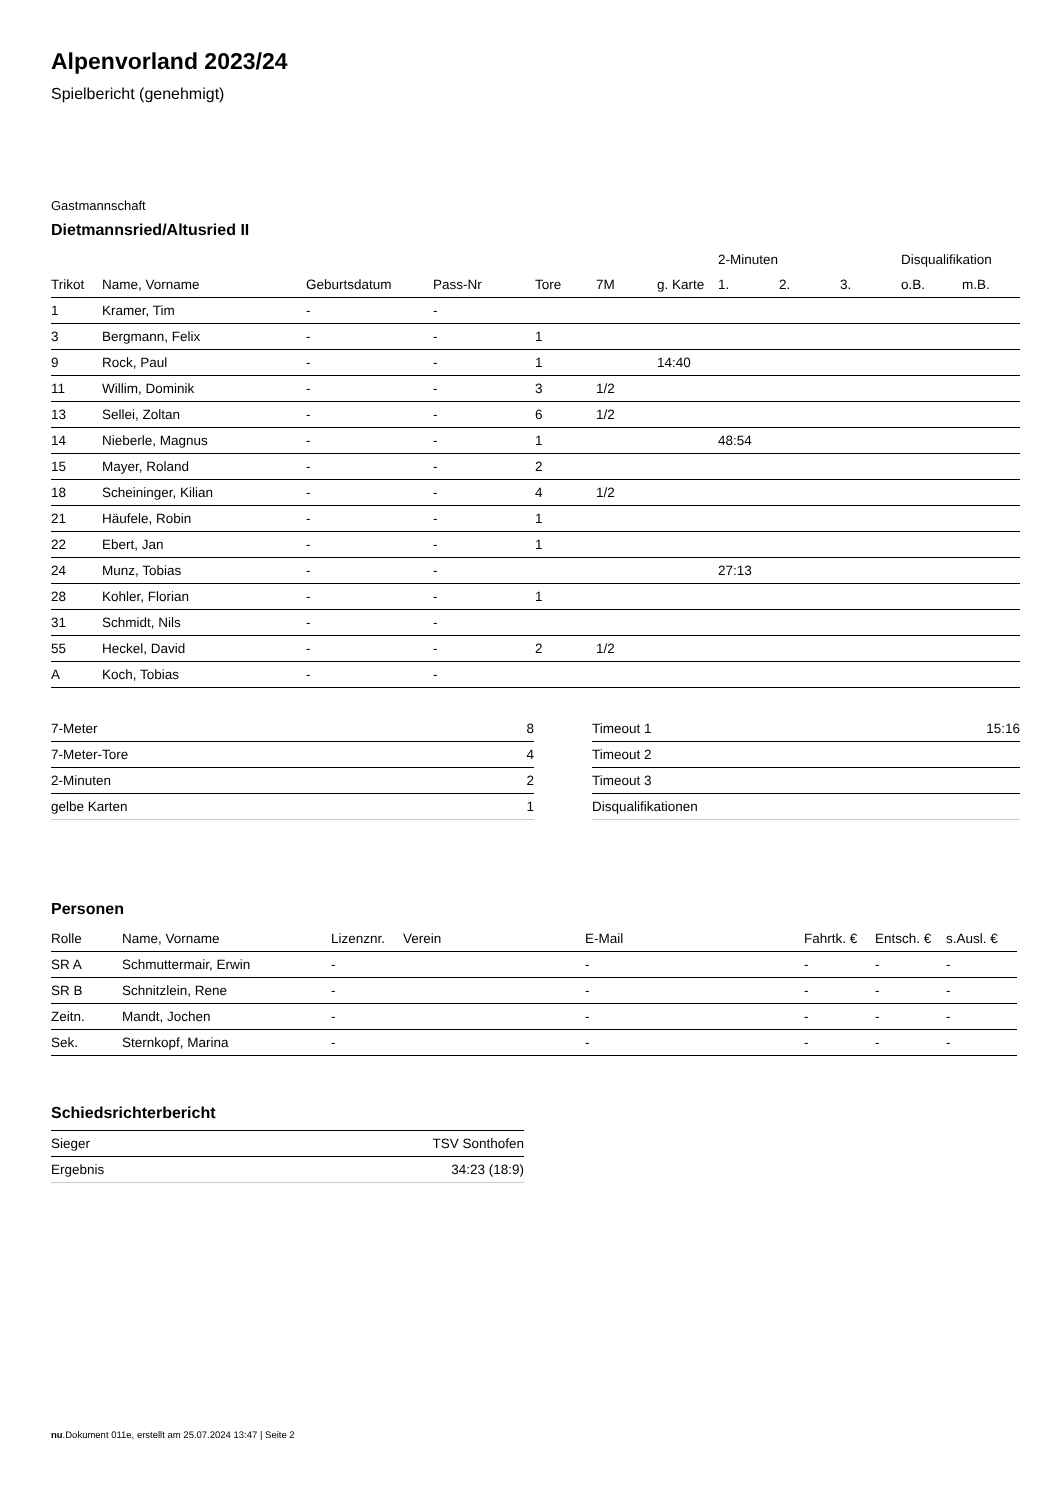Alpenvorland 2023/24
Spielbericht (genehmigt)
Gastmannschaft
Dietmannsried/Altusried II
| | | | | | | | 2-Minuten | | | Disqualifikation | |
| --- | --- | --- | --- | --- | --- | --- | --- | --- | --- | --- | --- |
| Trikot | Name, Vorname | Geburtsdatum | Pass-Nr | Tore | 7M | g. Karte | 1. | 2. | 3. | o.B. | m.B. |
| 1 | Kramer, Tim | - | - | | | | | | | | |
| 3 | Bergmann, Felix | - | - | 1 | | | | | | | |
| 9 | Rock, Paul | - | - | 1 | | 14:40 | | | | | |
| 11 | Willim, Dominik | - | - | 3 | 1/2 | | | | | | |
| 13 | Sellei, Zoltan | - | - | 6 | 1/2 | | | | | | |
| 14 | Nieberle, Magnus | - | - | 1 | | | 48:54 | | | | |
| 15 | Mayer, Roland | - | - | 2 | | | | | | | |
| 18 | Scheininger, Kilian | - | - | 4 | 1/2 | | | | | | |
| 21 | Häufele, Robin | - | - | 1 | | | | | | | |
| 22 | Ebert, Jan | - | - | 1 | | | | | | | |
| 24 | Munz, Tobias | - | - | | | | 27:13 | | | | |
| 28 | Kohler, Florian | - | - | 1 | | | | | | | |
| 31 | Schmidt, Nils | - | - | | | | | | | | |
| 55 | Heckel, David | - | - | 2 | 1/2 | | | | | | |
| A | Koch, Tobias | - | - | | | | | | | | |
| 7-Meter | 8 |
| 7-Meter-Tore | 4 |
| 2-Minuten | 2 |
| gelbe Karten | 1 |
| Timeout 1 | 15:16 |
| Timeout 2 | |
| Timeout 3 | |
| Disqualifikationen | |
Personen
| Rolle | Name, Vorname | Lizenznr. | Verein | E-Mail | Fahrtk. € | Entsch. € | s.Ausl. € |
| --- | --- | --- | --- | --- | --- | --- | --- |
| SR A | Schmuttermair, Erwin | - | | - | - | - | - |
| SR B | Schnitzlein, Rene | - | | - | - | - | - |
| Zeitn. | Mandt, Jochen | - | | - | - | - | - |
| Sek. | Sternkopf, Marina | - | | - | - | - | - |
Schiedsrichterbericht
| Sieger | TSV Sonthofen |
| Ergebnis | 34:23 (18:9) |
nu.Dokument 011e, erstellt am 25.07.2024 13:47 | Seite 2